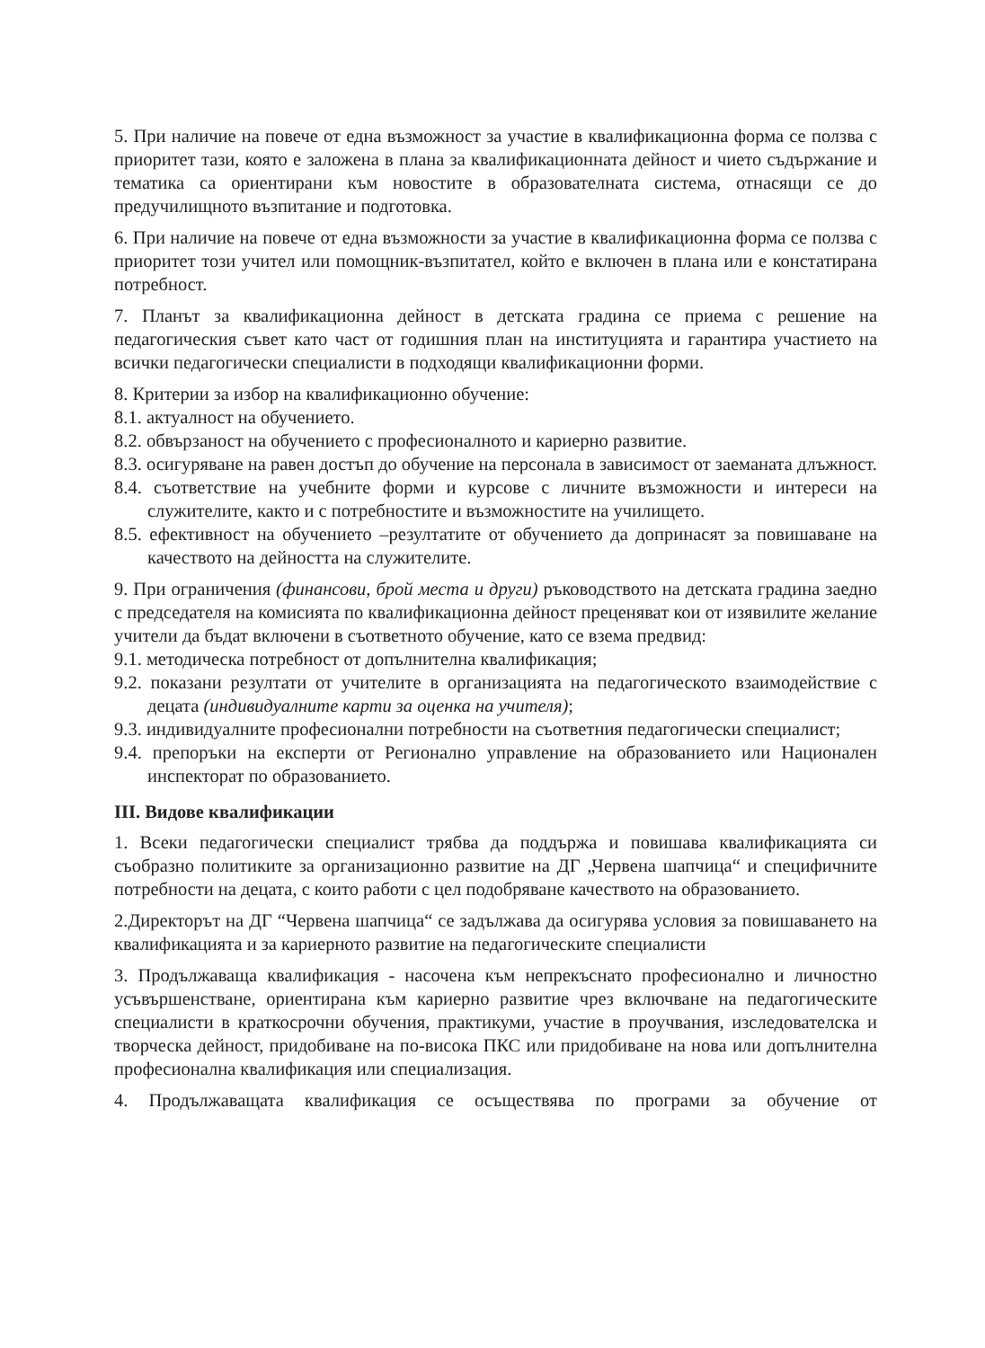5. При наличие на повече от една възможност за участие в квалификационна форма се ползва с приоритет тази, която е заложена в плана за квалификационната дейност и чието съдържание и тематика са ориентирани към новостите в образователната система, отнасящи се до предучилищното възпитание и подготовка.
6. При наличие на повече от една възможности за участие в квалификационна форма се ползва с приоритет този учител или помощник-възпитател, който е включен в плана или е констатирана потребност.
7. Планът за квалификационна дейност в детската градина се приема с решение на педагогическия съвет като част от годишния план на институцията и гарантира участието на всички педагогически специалисти в подходящи квалификационни форми.
8. Критерии за избор на квалификационно обучение:
8.1. актуалност на обучението.
8.2. обвързаност на обучението с професионалното и кариерно развитие.
8.3. осигуряване на равен достъп до обучение на персонала в зависимост от заеманата длъжност.
8.4. съответствие на учебните форми и курсове с личните възможности и интереси на служителите, както и с потребностите и възможностите на училището.
8.5. ефективност на обучението –резултатите от обучението да допринасят за повишаване на качеството на дейността на служителите.
9. При ограничения (финансови, брой места и други) ръководството на детската градина заедно с председателя на комисията по квалификационна дейност преценяват кои от изявилите желание учители да бъдат включени в съответното обучение, като се взема предвид:
9.1. методическа потребност от допълнителна квалификация;
9.2. показани резултати от учителите в организацията на педагогическото взаимодействие с децата (индивидуалните карти за оценка на учителя);
9.3. индивидуалните професионални потребности на съответния педагогически специалист;
9.4. препоръки на експерти от Регионално управление на образованието или Национален инспекторат по образованието.
III. Видове квалификации
1. Всеки педагогически специалист трябва да поддържа и повишава квалификацията си съобразно политиките за организационно развитие на ДГ „Червена шапчица“ и специфичните потребности на децата, с които работи с цел подобряване качеството на образованието.
2.Директорът на ДГ “Червена шапчица“ се задължава да осигурява условия за повишаването на квалификацията и за кариерното развитие на педагогическите специалисти
3. Продължаваща квалификация - насочена към непрекъснато професионално и личностно усъвършенстване, ориентирана към кариерно развитие чрез включване на педагогическите специалисти в краткосрочни обучения, практикуми, участие в проучвания, изследователска и творческа дейност, придобиване на по-висока ПКС или придобиване на нова или допълнителна професионална квалификация или специализация.
4. Продължаващата квалификация се осъществява по програми за обучение от